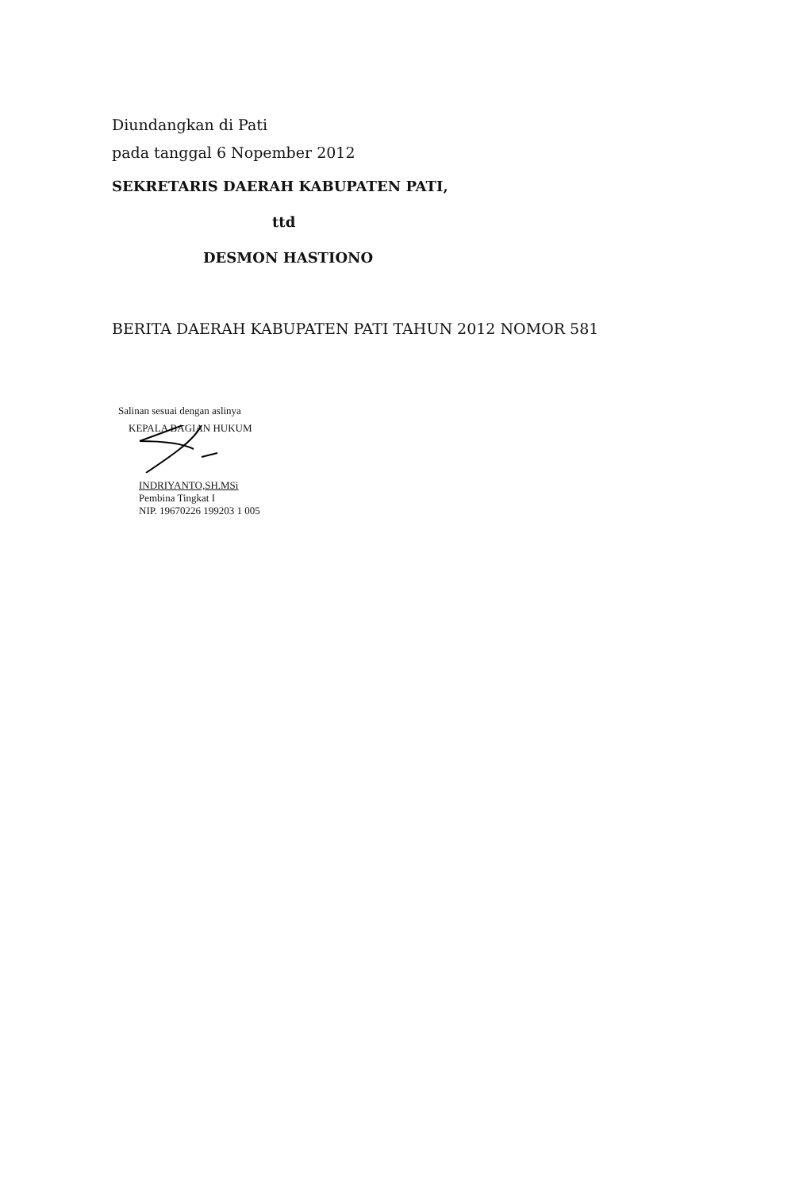Diundangkan di Pati
pada tanggal 6 Nopember 2012
SEKRETARIS DAERAH KABUPATEN PATI,
ttd
DESMON HASTIONO
BERITA DAERAH KABUPATEN PATI TAHUN 2012 NOMOR 581
Salinan sesuai dengan aslinya
KEPALA BAGIAN HUKUM
INDRIYANTO,SH.MSi
Pembina Tingkat I
NIP. 19670226 199203 1 005